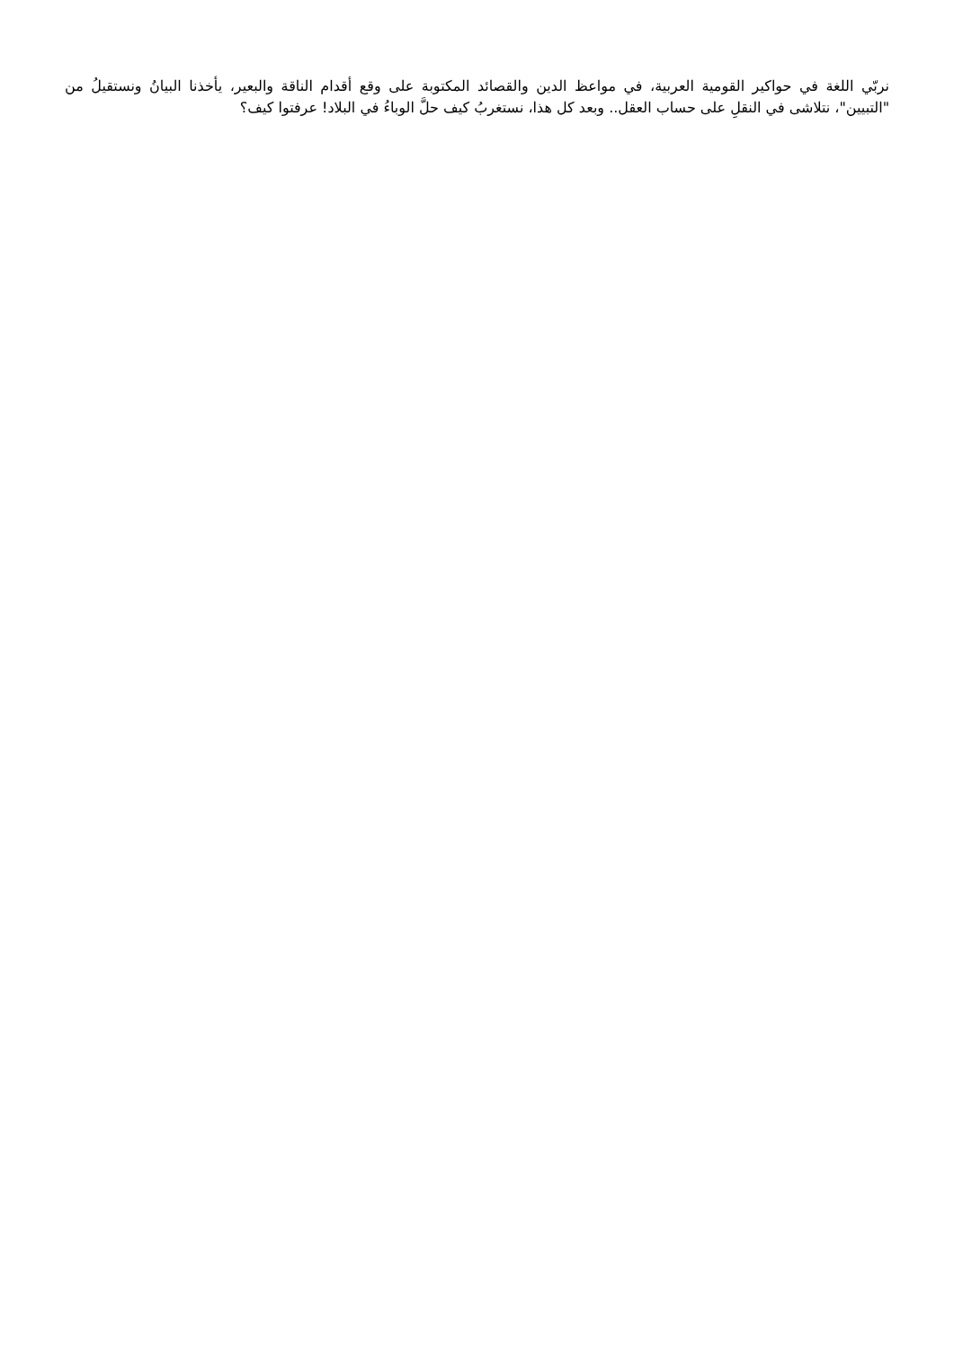نربّي اللغة في حواكير القومية العربية، في مواعظ الدين والقصائد المكتوبة على وقع أقدام الناقة والبعير، يأخذنا البيانُ ونستقيلُ من "التبيين"، نتلاشى في النقلِ على حساب العقل.. وبعد كل هذا، نستغربُ كيف حلَّ الوباءُ في البلاد! عرفتوا كيف؟